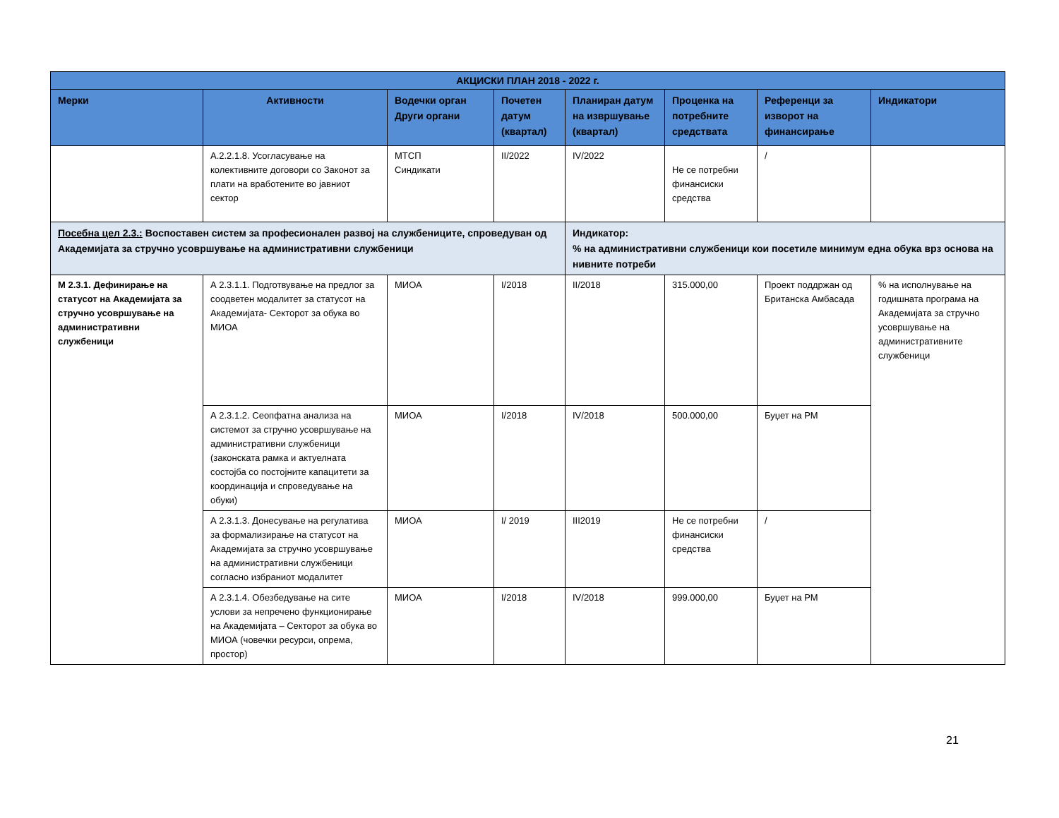| АКЦИСКИ ПЛАН 2018 - 2022 г. | | | | | | | |
| --- | --- | --- | --- | --- | --- | --- | --- |
| Мерки | Активности | Водечки орган Други органи | Почетен датум (квартал) | Планиран датум на извршување (квартал) | Проценка на потребните средствата | Референци за изворот на финансирање | Индикатори |
| | A.2.2.1.8. Усогласување на колективните договори со Законот за плати на вработените во јавниот сектор | МТСП Синдикати | II/2022 | IV/2022 | Не се потребни финансиски средства | / | |
| Посебна цел 2.3.: Воспоставен систем за професионален развој на службениците, спроведуван од Академијата за стручно усовршување на административни службеници | | | | Индикатор: % на административни службеници кои посетиле минимум една обука врз основа на нивните потреби | | | |
| М 2.3.1. Дефинирање на статусот на Академијата за стручно усовршување на административни службеници | А 2.3.1.1. Подготвување на предлог за соодветен модалитет за статусот на Академијата- Секторот за обука во МИОА | МИОА | I/2018 | II/2018 | 315.000,00 | Проект поддржан од Британска Амбасада | % на исполнување на годишната програма на Академијата за стручно усовршување на административните службеници |
| | А 2.3.1.2. Сеопфатна анализа на системот за стручно усовршување на административни службеници (законската рамка и актуелната состојба со постојните капацитети за координација и спроведување на обуки) | МИОА | I/2018 | IV/2018 | 500.000,00 | Буџет на РМ | |
| | А 2.3.1.3. Донесување на регулатива за формализирање на статусот на Академијата за стручно усовршување на административни службеници согласно избраниот модалитет | МИОА | I/ 2019 | III2019 | Не се потребни финансиски средства | / | |
| | А 2.3.1.4. Обезбедување на сите услови за непречено функционирање на Академијата – Секторот за обука во МИОА (човечки ресурси, опрема, простор) | МИОА | I/2018 | IV/2018 | 999.000,00 | Буџет на РМ | |
21